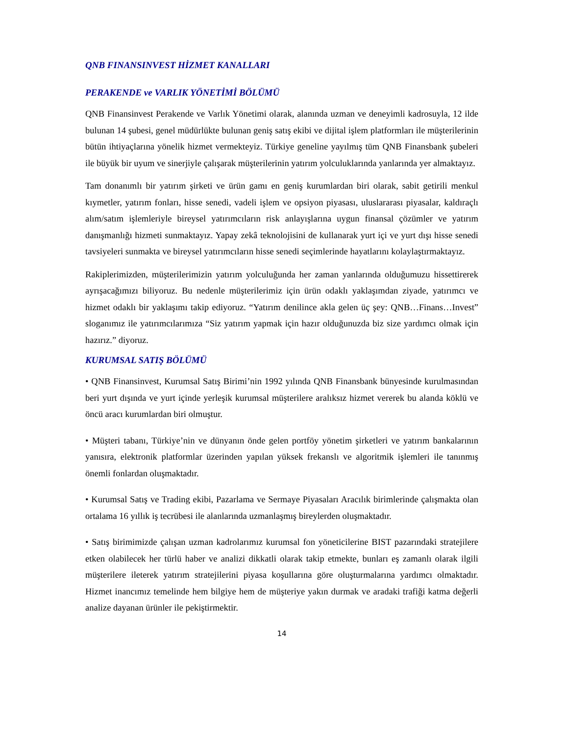QNB FINANSINVEST HİZMET KANALLARI
PERAKENDE ve VARLIK YÖNETİMİ BÖLÜMÜ
QNB Finansinvest Perakende ve Varlık Yönetimi olarak, alanında uzman ve deneyimli kadrosuyla, 12 ilde bulunan 14 şubesi, genel müdürlükte bulunan geniş satış ekibi ve dijital işlem platformları ile müşterilerinin bütün ihtiyaçlarına yönelik hizmet vermekteyiz. Türkiye geneline yayılmış tüm QNB Finansbank şubeleri ile büyük bir uyum ve sinerjiyle çalışarak müşterilerinin yatırım yolculuklarında yanlarında yer almaktayız.
Tam donanımlı bir yatırım şirketi ve ürün gamı en geniş kurumlardan biri olarak, sabit getirili menkul kıymetler, yatırım fonları, hisse senedi, vadeli işlem ve opsiyon piyasası, uluslararası piyasalar, kaldıraçlı alım/satım işlemleriyle bireysel yatırımcıların risk anlayışlarına uygun finansal çözümler ve yatırım danışmanlığı hizmeti sunmaktayız. Yapay zekâ teknolojisini de kullanarak yurt içi ve yurt dışı hisse senedi tavsiyeleri sunmakta ve bireysel yatırımcıların hisse senedi seçimlerinde hayatlarını kolaylaştırmaktayız.
Rakiplerimizden, müşterilerimizin yatırım yolculuğunda her zaman yanlarında olduğumuzu hissettirerek ayrışacağımızı biliyoruz. Bu nedenle müşterilerimiz için ürün odaklı yaklaşımdan ziyade, yatırımcı ve hizmet odaklı bir yaklaşımı takip ediyoruz. “Yatırım denilince akla gelen üç şey: QNB…Finans…Invest” sloganımız ile yatırımcılarımıza “Siz yatırım yapmak için hazır olduğunuzda biz size yardımcı olmak için hazırız.” diyoruz.
KURUMSAL SATIŞ BÖLÜMÜ
• QNB Finansinvest, Kurumsal Satış Birimi’nin 1992 yılında QNB Finansbank bünyesinde kurulmasından beri yurt dışında ve yurt içinde yerleşik kurumsal müşterilere aralıksız hizmet vererek bu alanda köklü ve öncü aracı kurumlardan biri olmuştur.
• Müşteri tabanı, Türkiye’nin ve dünyanın önde gelen portföy yönetim şirketleri ve yatırım bankalarının yanısıra, elektronik platformlar üzerinden yapılan yüksek frekanslı ve algoritmik işlemleri ile tanınmış önemli fonlardan oluşmaktadır.
• Kurumsal Satış ve Trading ekibi, Pazarlama ve Sermaye Piyasaları Aracılık birimlerinde çalışmakta olan ortalama 16 yıllık iş tecrübesi ile alanlarında uzmanlaşmış bireylerden oluşmaktadır.
• Satış birimimizde çalışan uzman kadrolarımız kurumsal fon yöneticilerine BIST pazarındaki stratejilere etken olabilecek her türlü haber ve analizi dikkatli olarak takip etmekte, bunları eş zamanlı olarak ilgili müşterilere ileterek yatırım stratejilerini piyasa koşullarına göre oluşturmalarına yardımcı olmaktadır. Hizmet inancımız temelinde hem bilgiye hem de müşteriye yakın durmak ve aradaki trafiği katma değerli analize dayanan ürünler ile pekiştirmektir.
14